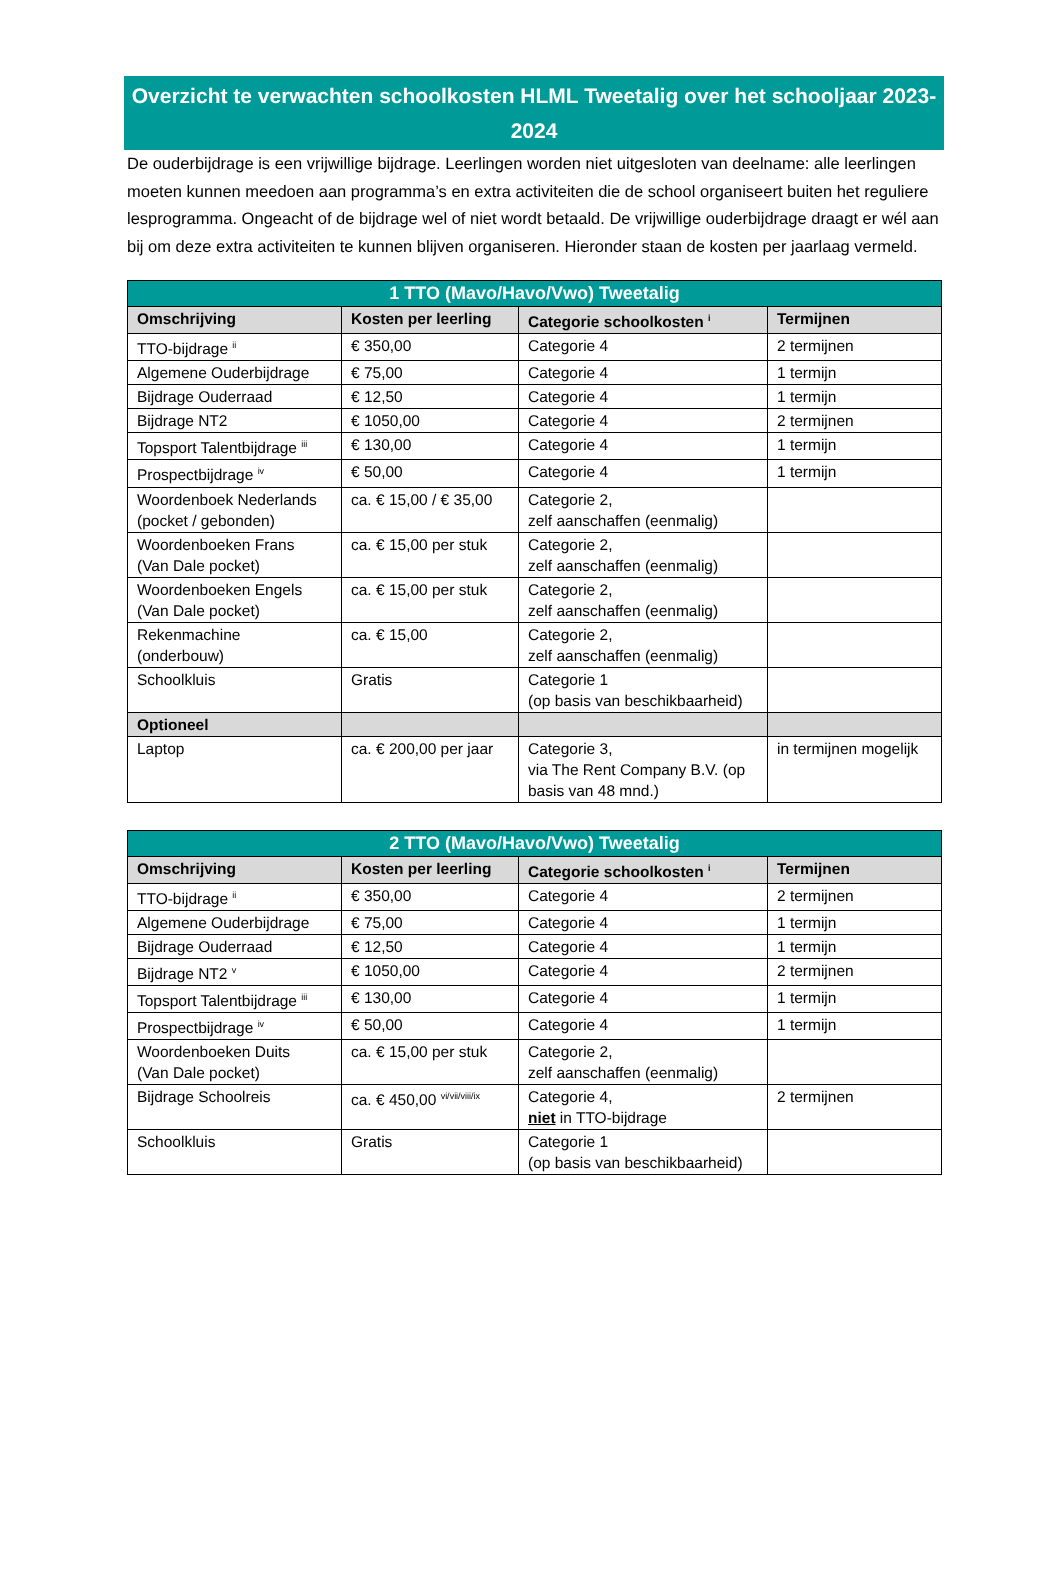Overzicht te verwachten schoolkosten HLML Tweetalig over het schooljaar 2023-2024
De ouderbijdrage is een vrijwillige bijdrage. Leerlingen worden niet uitgesloten van deelname: alle leerlingen moeten kunnen meedoen aan programma’s en extra activiteiten die de school organiseert buiten het reguliere lesprogramma. Ongeacht of de bijdrage wel of niet wordt betaald. De vrijwillige ouderbijdrage draagt er wél aan bij om deze extra activiteiten te kunnen blijven organiseren. Hieronder staan de kosten per jaarlaag vermeld.
| 1 TTO (Mavo/Havo/Vwo) Tweetalig | | | |
| --- | --- | --- | --- |
| Omschrijving | Kosten per leerling | Categorie schoolkosten <sup>i</sup> | Termijnen |
| TTO-bijdrage <sup>ii</sup> | € 350,00 | Categorie 4 | 2 termijnen |
| Algemene Ouderbijdrage | € 75,00 | Categorie 4 | 1 termijn |
| Bijdrage Ouderraad | € 12,50 | Categorie 4 | 1 termijn |
| Bijdrage NT2 | € 1050,00 | Categorie 4 | 2 termijnen |
| Topsport Talentbijdrage <sup>iii</sup> | € 130,00 | Categorie 4 | 1 termijn |
| Prospectbijdrage <sup>iv</sup> | € 50,00 | Categorie 4 | 1 termijn |
| Woordenboek Nederlands (pocket / gebonden) | ca. € 15,00 / € 35,00 | Categorie 2, zelf aanschaffen (eenmalig) | |
| Woordenboeken Frans (Van Dale pocket) | ca. € 15,00 per stuk | Categorie 2, zelf aanschaffen (eenmalig) | |
| Woordenboeken Engels (Van Dale pocket) | ca. € 15,00 per stuk | Categorie 2, zelf aanschaffen (eenmalig) | |
| Rekenmachine (onderbouw) | ca. € 15,00 | Categorie 2, zelf aanschaffen (eenmalig) | |
| Schoolkluis | Gratis | Categorie 1 (op basis van beschikbaarheid) | |
| Optioneel | | | |
| Laptop | ca. € 200,00 per jaar | Categorie 3, via The Rent Company B.V. (op basis van 48 mnd.) | in termijnen mogelijk |
| 2 TTO (Mavo/Havo/Vwo) Tweetalig | | | |
| --- | --- | --- | --- |
| Omschrijving | Kosten per leerling | Categorie schoolkosten <sup>i</sup> | Termijnen |
| TTO-bijdrage <sup>ii</sup> | € 350,00 | Categorie 4 | 2 termijnen |
| Algemene Ouderbijdrage | € 75,00 | Categorie 4 | 1 termijn |
| Bijdrage Ouderraad | € 12,50 | Categorie 4 | 1 termijn |
| Bijdrage NT2 <sup>v</sup> | € 1050,00 | Categorie 4 | 2 termijnen |
| Topsport Talentbijdrage <sup>iii</sup> | € 130,00 | Categorie 4 | 1 termijn |
| Prospectbijdrage <sup>iv</sup> | € 50,00 | Categorie 4 | 1 termijn |
| Woordenboeken Duits (Van Dale pocket) | ca. € 15,00 per stuk | Categorie 2, zelf aanschaffen (eenmalig) | |
| Bijdrage Schoolreis | ca. € 450,00 <sup>vi/vii/viii/ix</sup> | Categorie 4, niet in TTO-bijdrage | 2 termijnen |
| Schoolkluis | Gratis | Categorie 1 (op basis van beschikbaarheid) | |